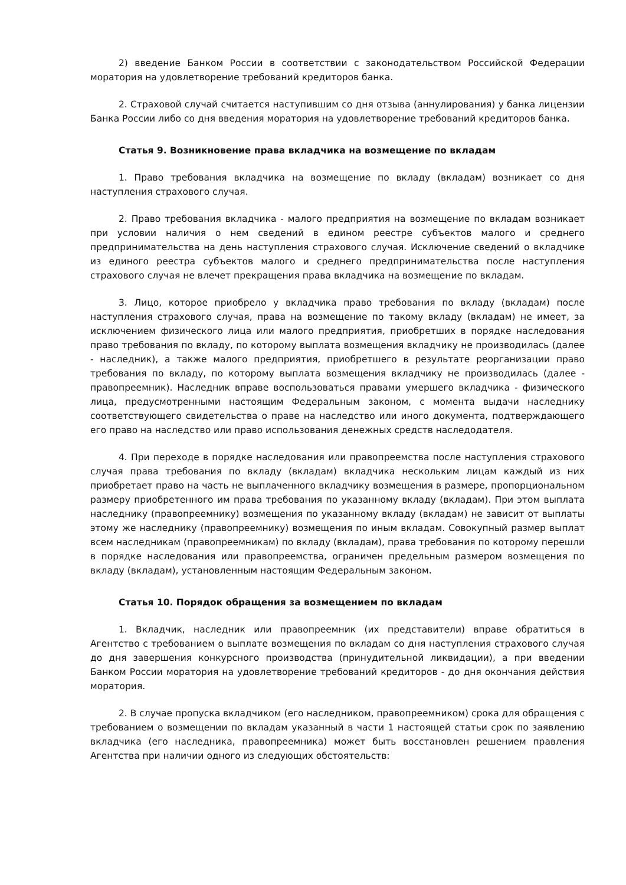2) введение Банком России в соответствии с законодательством Российской Федерации моратория на удовлетворение требований кредиторов банка.
2. Страховой случай считается наступившим со дня отзыва (аннулирования) у банка лицензии Банка России либо со дня введения моратория на удовлетворение требований кредиторов банка.
Статья 9. Возникновение права вкладчика на возмещение по вкладам
1. Право требования вкладчика на возмещение по вкладу (вкладам) возникает со дня наступления страхового случая.
2. Право требования вкладчика - малого предприятия на возмещение по вкладам возникает при условии наличия о нем сведений в едином реестре субъектов малого и среднего предпринимательства на день наступления страхового случая. Исключение сведений о вкладчике из единого реестра субъектов малого и среднего предпринимательства после наступления страхового случая не влечет прекращения права вкладчика на возмещение по вкладам.
3. Лицо, которое приобрело у вкладчика право требования по вкладу (вкладам) после наступления страхового случая, права на возмещение по такому вкладу (вкладам) не имеет, за исключением физического лица или малого предприятия, приобретших в порядке наследования право требования по вкладу, по которому выплата возмещения вкладчику не производилась (далее - наследник), а также малого предприятия, приобретшего в результате реорганизации право требования по вкладу, по которому выплата возмещения вкладчику не производилась (далее - правопреемник). Наследник вправе воспользоваться правами умершего вкладчика - физического лица, предусмотренными настоящим Федеральным законом, с момента выдачи наследнику соответствующего свидетельства о праве на наследство или иного документа, подтверждающего его право на наследство или право использования денежных средств наследодателя.
4. При переходе в порядке наследования или правопреемства после наступления страхового случая права требования по вкладу (вкладам) вкладчика нескольким лицам каждый из них приобретает право на часть не выплаченного вкладчику возмещения в размере, пропорциональном размеру приобретенного им права требования по указанному вкладу (вкладам). При этом выплата наследнику (правопреемнику) возмещения по указанному вкладу (вкладам) не зависит от выплаты этому же наследнику (правопреемнику) возмещения по иным вкладам. Совокупный размер выплат всем наследникам (правопреемникам) по вкладу (вкладам), права требования по которому перешли в порядке наследования или правопреемства, ограничен предельным размером возмещения по вкладу (вкладам), установленным настоящим Федеральным законом.
Статья 10. Порядок обращения за возмещением по вкладам
1. Вкладчик, наследник или правопреемник (их представители) вправе обратиться в Агентство с требованием о выплате возмещения по вкладам со дня наступления страхового случая до дня завершения конкурсного производства (принудительной ликвидации), а при введении Банком России моратория на удовлетворение требований кредиторов - до дня окончания действия моратория.
2. В случае пропуска вкладчиком (его наследником, правопреемником) срока для обращения с требованием о возмещении по вкладам указанный в части 1 настоящей статьи срок по заявлению вкладчика (его наследника, правопреемника) может быть восстановлен решением правления Агентства при наличии одного из следующих обстоятельств: